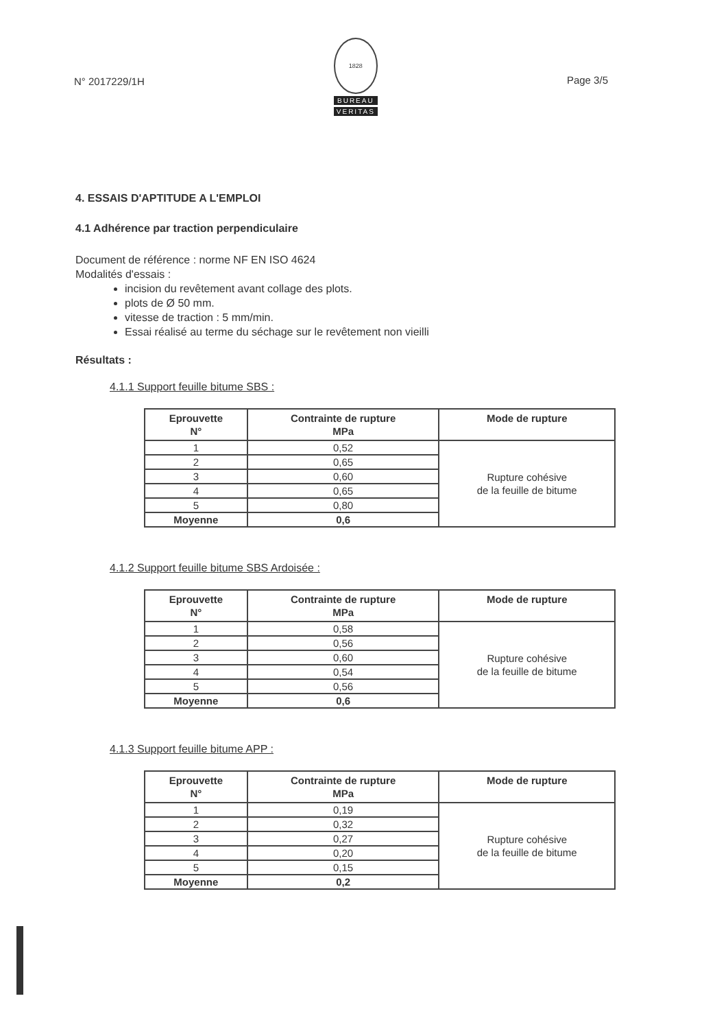N° 2017229/1H
1828
BUREAU
VERITAS
Page 3/5
4. ESSAIS D'APTITUDE A L'EMPLOI
4.1 Adhérence par traction perpendiculaire
Document de référence : norme NF EN ISO 4624
Modalités d'essais :
incision du revêtement avant collage des plots.
plots de Ø 50 mm.
vitesse de traction : 5 mm/min.
Essai réalisé au terme du séchage sur le revêtement non vieilli
Résultats :
4.1.1 Support feuille bitume SBS :
| Eprouvette N° | Contrainte de rupture MPa | Mode de rupture |
| --- | --- | --- |
| 1 | 0,52 | Rupture cohésive de la feuille de bitume |
| 2 | 0,65 | |
| 3 | 0,60 | |
| 4 | 0,65 | |
| 5 | 0,80 | |
| Moyenne | 0,6 | |
4.1.2 Support feuille bitume SBS Ardoisée :
| Eprouvette N° | Contrainte de rupture MPa | Mode de rupture |
| --- | --- | --- |
| 1 | 0,58 | Rupture cohésive de la feuille de bitume |
| 2 | 0,56 | |
| 3 | 0,60 | |
| 4 | 0,54 | |
| 5 | 0,56 | |
| Moyenne | 0,6 | |
4.1.3 Support feuille bitume APP :
| Eprouvette N° | Contrainte de rupture MPa | Mode de rupture |
| --- | --- | --- |
| 1 | 0,19 | Rupture cohésive de la feuille de bitume |
| 2 | 0,32 | |
| 3 | 0,27 | |
| 4 | 0,20 | |
| 5 | 0,15 | |
| Moyenne | 0,2 | |